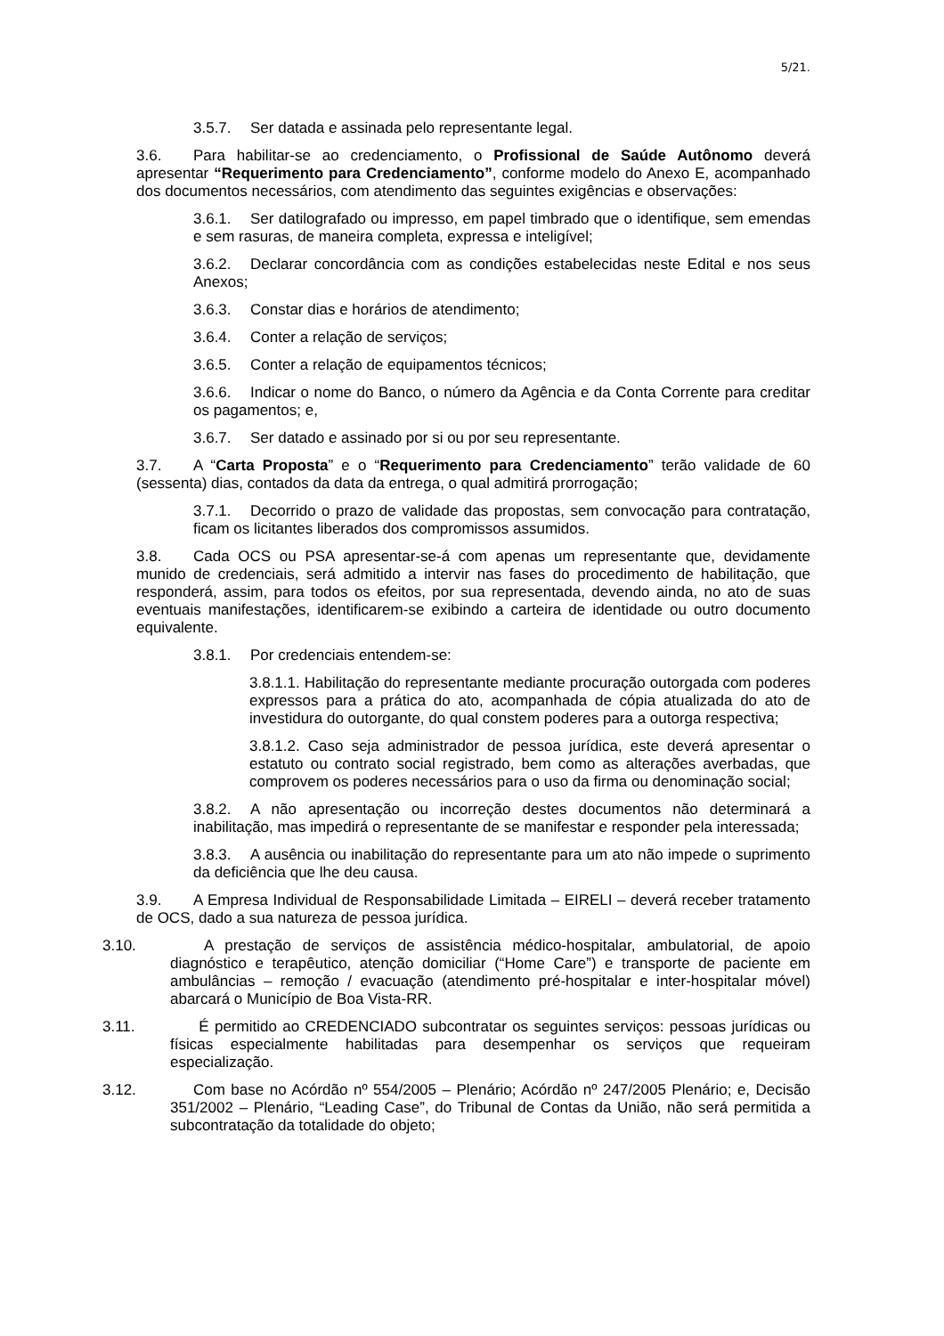5/21.
3.5.7. Ser datada e assinada pelo representante legal.
3.6. Para habilitar-se ao credenciamento, o Profissional de Saúde Autônomo deverá apresentar “Requerimento para Credenciamento”, conforme modelo do Anexo E, acompanhado dos documentos necessários, com atendimento das seguintes exigências e observações:
3.6.1. Ser datilografado ou impresso, em papel timbrado que o identifique, sem emendas e sem rasuras, de maneira completa, expressa e inteligível;
3.6.2. Declarar concordância com as condições estabelecidas neste Edital e nos seus Anexos;
3.6.3. Constar dias e horários de atendimento;
3.6.4. Conter a relação de serviços;
3.6.5. Conter a relação de equipamentos técnicos;
3.6.6. Indicar o nome do Banco, o número da Agência e da Conta Corrente para creditar os pagamentos; e,
3.6.7. Ser datado e assinado por si ou por seu representante.
3.7. A “Carta Proposta” e o “Requerimento para Credenciamento” terão validade de 60 (sessenta) dias, contados da data da entrega, o qual admitirá prorrogação;
3.7.1. Decorrido o prazo de validade das propostas, sem convocação para contratação, ficam os licitantes liberados dos compromissos assumidos.
3.8. Cada OCS ou PSA apresentar-se-á com apenas um representante que, devidamente munido de credenciais, será admitido a intervir nas fases do procedimento de habilitação, que responderá, assim, para todos os efeitos, por sua representada, devendo ainda, no ato de suas eventuais manifestações, identificarem-se exibindo a carteira de identidade ou outro documento equivalente.
3.8.1. Por credenciais entendem-se:
3.8.1.1. Habilitação do representante mediante procuração outorgada com poderes expressos para a prática do ato, acompanhada de cópia atualizada do ato de investidura do outorgante, do qual constem poderes para a outorga respectiva;
3.8.1.2. Caso seja administrador de pessoa jurídica, este deverá apresentar o estatuto ou contrato social registrado, bem como as alterações averbadas, que comprovem os poderes necessários para o uso da firma ou denominação social;
3.8.2. A não apresentação ou incorreção destes documentos não determinará a inabilitação, mas impedirá o representante de se manifestar e responder pela interessada;
3.8.3. A ausência ou inabilitação do representante para um ato não impede o suprimento da deficiência que lhe deu causa.
3.9. A Empresa Individual de Responsabilidade Limitada – EIRELI – deverá receber tratamento de OCS, dado a sua natureza de pessoa jurídica.
3.10. A prestação de serviços de assistência médico-hospitalar, ambulatorial, de apoio diagnóstico e terapêutico, atenção domiciliar (“Home Care”) e transporte de paciente em ambulâncias – remoção / evacuação (atendimento pré-hospitalar e inter-hospitalar móvel) abarcará o Município de Boa Vista-RR.
3.11. É permitido ao CREDENCIADO subcontratar os seguintes serviços: pessoas jurídicas ou físicas especialmente habilitadas para desempenhar os serviços que requeiram especialização.
3.12. Com base no Acórdão nº 554/2005 – Plenário; Acórdão nº 247/2005 Plenário; e, Decisão 351/2002 – Plenário, “Leading Case”, do Tribunal de Contas da União, não será permitida a subcontratação da totalidade do objeto;